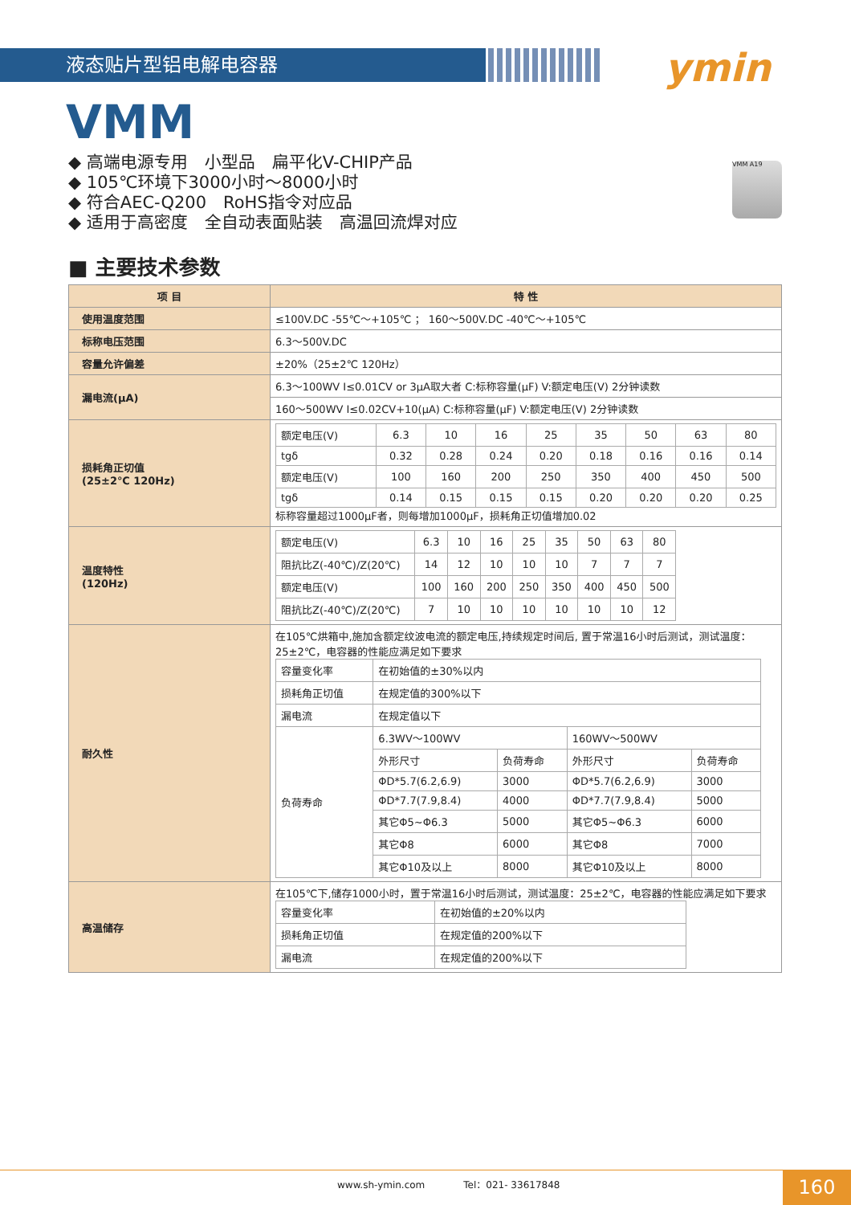液态贴片型铝电解电容器 ymin
VMM
◆ 高端电源专用　小型品　扁平化V-CHIP产品
◆ 105℃环境下3000小时～8000小时
◆ 符合AEC-Q200　RoHS指令对应品
◆ 适用于高密度　全自动表面贴装　高温回流焊对应
VMM A19
■ 主要技术参数
| 项 目 | 特 性 |
| --- | --- |
| 使用温度范围 | ≤100V.DC -55℃～+105℃ ； 160～500V.DC -40℃～+105℃ |
| 标称电压范围 | 6.3～500V.DC |
| 容量允许偏差 | ±20%（25±2℃ 120Hz） |
| 漏电流(μA) | 6.3～100WV I≤0.01CV or 3μA取大者 C:标称容量(μF) V:额定电压(V) 2分钟读数 |
| | 160～500WV I≤0.02CV+10(μA) C:标称容量(μF) V:额定电压(V) 2分钟读数 |
| 损耗角正切值 (25±2℃ 120Hz) | / 额定电压(V) / 6.3 / 10 / 16 / 25 / 35 / 50 / 63 / 80 / / tgδ / 0.32 / 0.28 / 0.24 / 0.20 / 0.18 / 0.16 / 0.16 / 0.14 / / 额定电压(V) / 100 / 160 / 200 / 250 / 350 / 400 / 450 / 500 / / tgδ / 0.14 / 0.15 / 0.15 / 0.15 / 0.20 / 0.20 / 0.20 / 0.25 / 标称容量超过1000μF者，则每增加1000μF，损耗角正切值增加0.02 |
| 温度特性 (120Hz) | / 额定电压(V) / 6.3 / 10 / 16 / 25 / 35 / 50 / 63 / 80 / / 阻抗比Z(-40℃)/Z(20℃) / 14 / 12 / 10 / 10 / 10 / 7 / 7 / 7 / / 额定电压(V) / 100 / 160 / 200 / 250 / 350 / 400 / 450 / 500 / / 阻抗比Z(-40℃)/Z(20℃) / 7 / 10 / 10 / 10 / 10 / 10 / 10 / 12 / |
| 耐久性 | 在105℃烘箱中,施加含额定纹波电流的额定电压,持续规定时间后, 置于常温16小时后测试，测试温度：25±2℃，电容器的性能应满足如下要求 / 容量变化率 / 在初始值的±30%以内 / / / / / 损耗角正切值 / 在规定值的300%以下 / / / / / 漏电流 / 在规定值以下 / / / / / 负荷寿命 / 6.3WV～100WV / / 160WV～500WV / / / / 外形尺寸 / 负荷寿命 / 外形尺寸 / 负荷寿命 / / / ΦD*5.7(6.2,6.9) / 3000 / ΦD*5.7(6.2,6.9) / 3000 / / / ΦD*7.7(7.9,8.4) / 4000 / ΦD*7.7(7.9,8.4) / 5000 / / / 其它Φ5~Φ6.3 / 5000 / 其它Φ5~Φ6.3 / 6000 / / / 其它Φ8 / 6000 / 其它Φ8 / 7000 / / / 其它Φ10及以上 / 8000 / 其它Φ10及以上 / 8000 / |
| 高温储存 | 在105℃下,储存1000小时，置于常温16小时后测试，测试温度：25±2℃，电容器的性能应满足如下要求 / 容量变化率 / 在初始值的±20%以内 / / 损耗角正切值 / 在规定值的200%以下 / / 漏电流 / 在规定值的200%以下 / |
www.sh-ymin.com　　　　Tel：021- 33617848
160